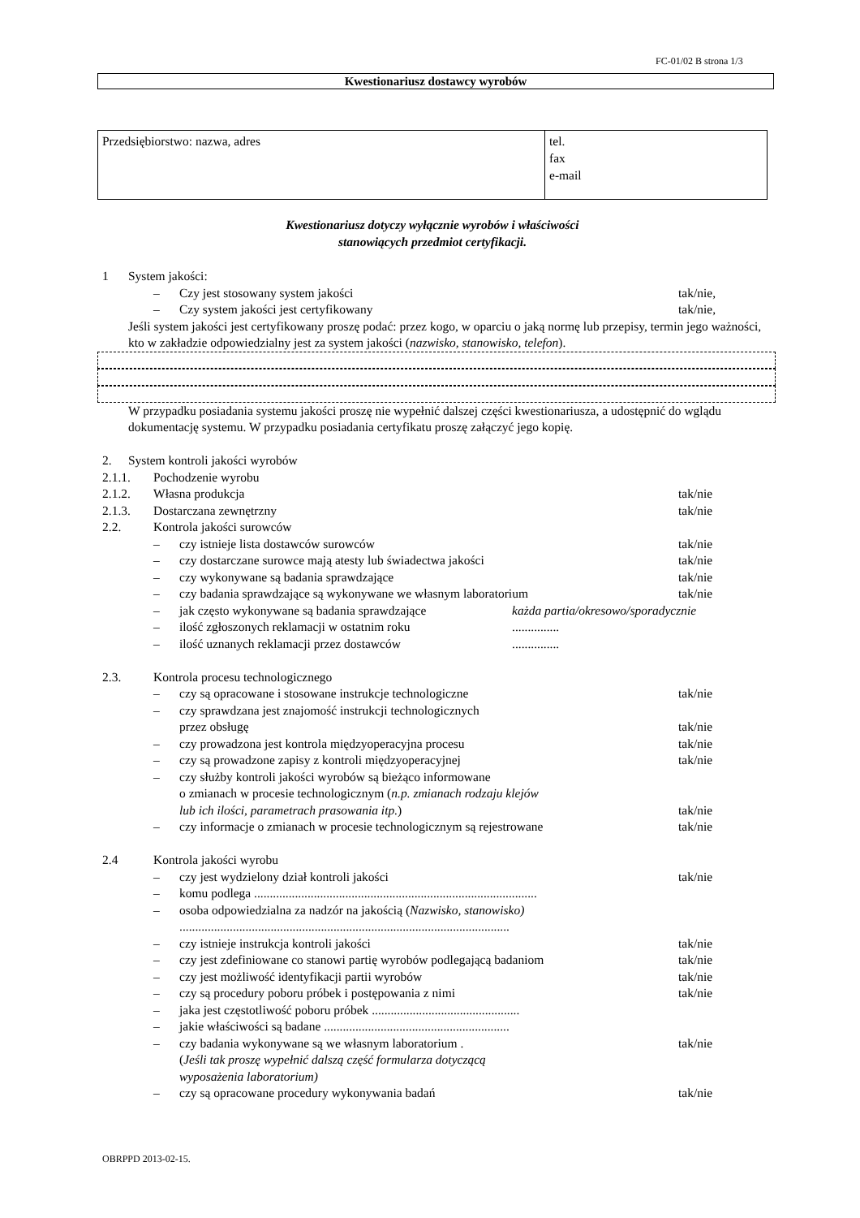FC-01/02 B strona 1/3
Kwestionariusz dostawcy wyrobów
| Przedsiębiorstwo: nazwa, adres | tel. fax e-mail |
Kwestionariusz dotyczy wyłącznie wyrobów i właściwości
stanowiących przedmiot certyfikacji.
1 System jakości:
– Czy jest stosowany system jakości tak/nie,
– Czy system jakości jest certyfikowany tak/nie,
Jeśli system jakości jest certyfikowany proszę podać: przez kogo, w oparciu o jaką normę lub przepisy, termin jego ważności, kto w zakładzie odpowiedzialny jest za system jakości (nazwisko, stanowisko, telefon).
W przypadku posiadania systemu jakości proszę nie wypełnić dalszej części kwestionariusza, a udostępnić do wglądu dokumentację systemu. W przypadku posiadania certyfikatu proszę załączyć jego kopię.
2. System kontroli jakości wyrobów
2.1.1. Pochodzenie wyrobu
2.1.2. Własna produkcja tak/nie
2.1.3. Dostarczana zewnętrzny tak/nie
2.2. Kontrola jakości surowców
– czy istnieje lista dostawców surowców tak/nie
– czy dostarczane surowce mają atesty lub świadectwa jakości tak/nie
– czy wykonywane są badania sprawdzające tak/nie
– czy badania sprawdzające są wykonywane we własnym laboratorium tak/nie
– jak często wykonywane są badania sprawdzające każda partia/okresowo/sporadycznie
– ilość zgłoszonych reklamacji w ostatnim roku...............
– ilość uznanych reklamacji przez dostawców...............
2.3. Kontrola procesu technologicznego
– czy są opracowane i stosowane instrukcje technologiczne tak/nie
– czy sprawdzana jest znajomość instrukcji technologicznych
przez obsługę
tak/nie
– czy prowadzona jest kontrola międzyoperacyjna procesu tak/nie
– czy są prowadzone zapisy z kontroli międzyoperacyjnej tak/nie
– czy służby kontroli jakości wyrobów są bieżąco informowane
o zmianach w procesie technologicznym (n.p. zmianach rodzaju klejów
lub ich ilości, parametrach prasowania itp.)
tak/nie
– czy informacje o zmianach w procesie technologicznym są rejestrowane tak/nie
2.4 Kontrola jakości wyrobu
– czy jest wydzielony dział kontroli jakości tak/nie
– komu podlega ..........................................................................................
– osoba odpowiedzialna za nadzór na jakością (Nazwisko, stanowisko)
.........................................................................................................
– czy istnieje instrukcja kontroli jakości tak/nie
– czy jest zdefiniowane co stanowi partię wyrobów podlegającą badaniom tak/nie
– czy jest możliwość identyfikacji partii wyrobów tak/nie
– czy są procedury poboru próbek i postępowania z nimi tak/nie
– jaka jest częstotliwość poboru próbek ...............................................
– jakie właściwości są badane ...........................................................
– czy badania wykonywane są we własnym laboratorium .
(Jeśli tak proszę wypełnić dalszą część formularza dotyczącą
wyposażenia laboratorium) tak/nie
– czy są opracowane procedury wykonywania badań tak/nie
OBRPPD 2013-02-15.